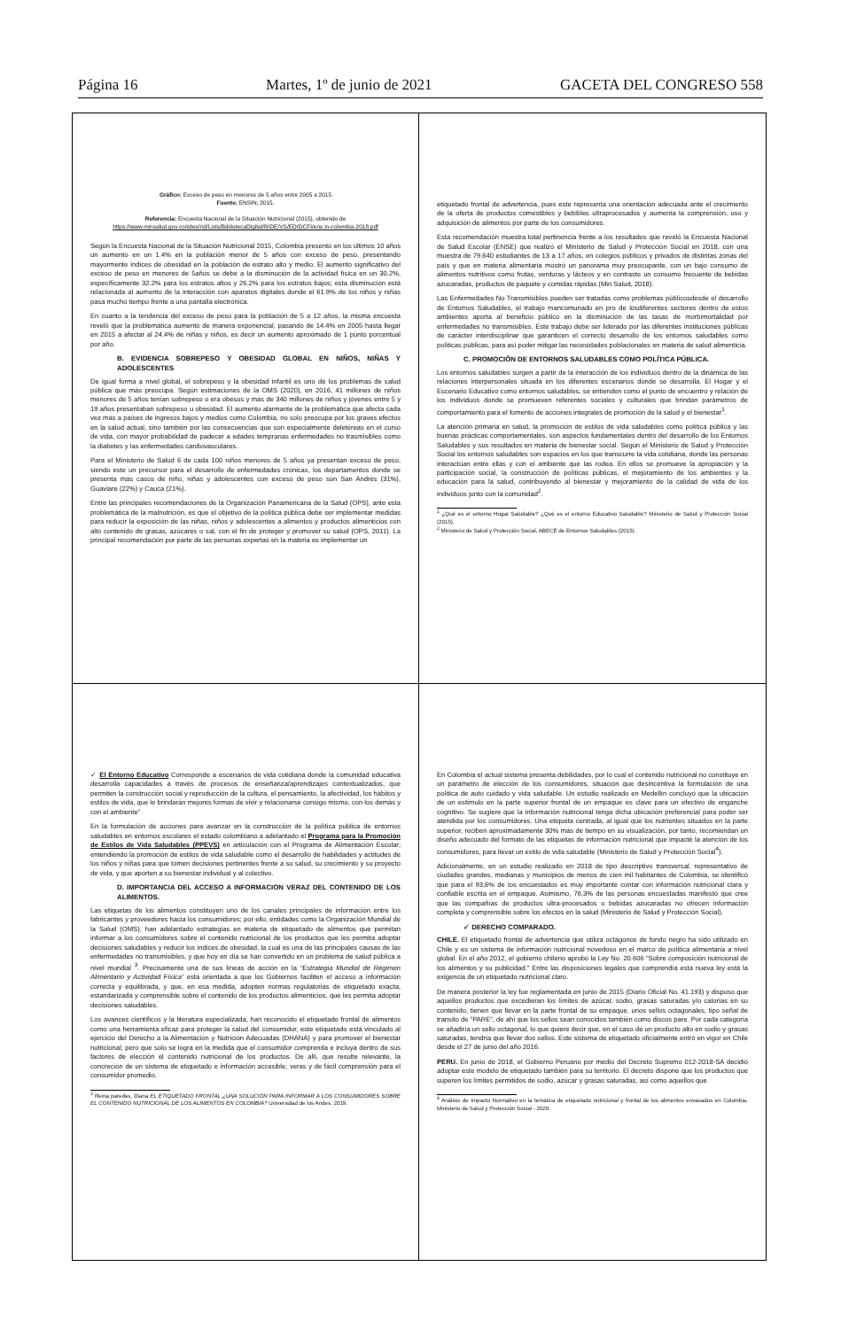Página 16 Martes, 1º de junio de 2021 GACETA DEL CONGRESO 558
Gráfico: Exceso de peso en menores de 5 años entre 2005 a 2015
Fuente: ENSIN, 2015.
Referencia: Encuesta Nacional de la Situación Nutricional (2015), obtenido de
https://www.minsalud.gov.co/sites/rid/Lists/BibliotecaDigital/RIDE/VS/ED/GCFI/ens in-colombia-2018.pdf
Según la Encuesta Nacional de la Situación Nutricional 2015, Colombia presentó en los últimos 10 años un aumento en un 1.4% en la población menor de 5 años con exceso de peso, presentando mayormente índices de obesidad en la población de estrato alto y medio. El aumento significativo del exceso de peso en menores de 5años se debe a la disminución de la actividad física en un 30.2%, específicamente 32.2% para los estratos altos y 26.2% para los estratos bajos; esta disminución está relacionada al aumento de la interacción con aparatos digitales donde el 61.9% de los niños y niñas pasa mucho tiempo frente a una pantalla electrónica.
En cuanto a la tendencia del exceso de peso para la población de 5 a 12 años, la misma encuesta reveló que la problemática aumentó de manera exponencial, pasando de 14.4% en 2005 hasta llegar en 2015 a afectar al 24.4% de niñas y niños, es decir un aumento aproximado de 1 punto porcentual por año.
B. EVIDENCIA SOBREPESO Y OBESIDAD GLOBAL EN NIÑOS, NIÑAS Y ADOLESCENTES
De igual forma a nivel global, el sobrepeso y la obesidad infantil es uno de los problemas de salud pública que más preocupa. Según estimaciones de la OMS (2020), en 2016, 41 millones de niños menores de 5 años tenían sobrepeso o era obesos y más de 340 millones de niños y jóvenes entre 5 y 19 años presentaban sobrepeso u obesidad. El aumento alarmante de la problemática que afecta cada vez más a países de ingresos bajos y medios como Colombia, no solo preocupa por los graves efectos en la salud actual, sino también por las consecuencias que son especialmente deletéreas en el curso de vida, con mayor probabilidad de padecer a edades tempranas enfermedades no trasmisibles como la diabetes y las enfermedades cardiovasculares.
Para el Ministerio de Salud 6 de cada 100 niños menores de 5 años ya presentan exceso de peso, siendo este un precursor para el desarrollo de enfermedades crónicas, los departamentos donde se presenta más casos de niño, niñas y adolescentes con exceso de peso son San Andrés (31%), Guaviare (22%) y Cauca (21%).
Entre las principales recomendaciones de la Organización Panamericana de la Salud (OPS), ante esta problemática de la malnutrición, es que el objetivo de la política pública debe ser implementar medidas para reducir la exposición de las niñas, niños y adolescentes a alimentos y productos alimenticios con alto contenido de grasas, azúcares o sal, con el fin de proteger y promover su salud (OPS, 2011). La principal recomendación por parte de las personas expertas en la materia es implementar un
etiquetado frontal de advertencia, pues este representa una orientación adecuada ante el crecimiento de la oferta de productos comestibles y bebibles ultraprocesados y aumenta la comprensión, uso y adquisición de alimentos por parte de los consumidores.
Esta recomendación muestra total pertinencia frente a los resultados que reveló la Encuesta Nacional de Salud Escolar (ENSE) que realizó el Ministerio de Salud y Protección Social en 2018, con una muestra de 79.640 estudiantes de 13 a 17 años, en colegios públicos y privados de distintas zonas del país y que en materia alimentaria mostró un panorama muy preocupante, con un bajo consumo de alimentos nutritivos como frutas, verduras y lácteos y en contraste un consumo frecuente de bebidas azucaradas, productos de paquete y comidas rápidas (Min Salud, 2018).
Las Enfermedades No Transmisibles pueden ser tratadas como problemas públicosdesde el desarrollo de Entornos Saludables, el trabajo mancomunado en pro de losdiferentes sectores dentro de estos ambientes aporta al beneficio público en la disminución de las tasas de morbimortalidad por enfermedades no transmisibles. Este trabajo debe ser liderado por las diferentes instituciones públicas de carácter interdisciplinar que garanticen el correcto desarrollo de los entornos saludables como políticas públicas, para así poder mitigar las necesidades poblacionales en materia de salud alimenticia.
C. PROMOCIÓN DE ENTORNOS SALUDABLES COMO POLÍTICA PÚBLICA.
Los entornos saludables surgen a partir de la interacción de los individuos dentro de la dinámica de las relaciones interpersonales situada en los diferentes escenarios donde se desarrolla. El Hogar y el Escenario Educativo como entornos saludables, se entienden como el punto de encuentro y relación de los individuos donde se promueven referentes sociales y culturales que brindan parámetros de comportamiento para el fomento de acciones integrales de promoción de la salud y el bienestar<sup>1</sup>.
La atención primaria en salud, la promoción de estilos de vida saludables como política pública y las buenas prácticas comportamentales, son aspectos fundamentales dentro del desarrollo de los Entornos Saludables y sus resultados en materia de bienestar social. Según el Ministerio de Salud y Protección Social los entornos saludables son espacios en los que transcurre la vida cotidiana, donde las personas interactúan entre ellas y con el ambiente que las rodea. En ellos se promueve la apropiación y la participación social, la construcción de políticas públicas, el mejoramiento de los ambientes y la educación para la salud, contribuyendo al bienestar y mejoramiento de la calidad de vida de los individuos junto con la comunidad<sup>2</sup>.
<sup>1</sup> ¿Qué es el entorno Hogar Saludable? ¿Qué es el entorno Educativo Saludable? Ministerio de Salud y Protección Social (2015).
<sup>2</sup> Ministerio de Salud y Protección Social, ABECÉ de Entornos Saludables (2015).
✓ El Entorno Educativo Corresponde a escenarios de vida cotidiana donde la comunidad educativa desarrolla capacidades a través de procesos de enseñanza/aprendizajes contextualizados, que permiten la construcción social y reproducción de la cultura, el pensamiento, la afectividad, los hábitos y estilos de vida, que le brindarán mejores formas de vivir y relacionarse consigo mismo, con los demás y con el ambiente”
En la formulación de acciones para avanzar en la construcción de la política publica de entornos saludables en entornos escolares el estado colombiano a adelantado el Programa para la Promoción de Estilos de Vida Saludables (PPEVS) en articulación con el Programa de Alimentación Escolar; entendiendo la promoción de estilos de vida saludable como el desarrollo de habilidades y actitudes de los niños y niñas para que tomen decisiones pertinentes frente a su salud, su crecimiento y su proyecto de vida, y que aporten a su bienestar individual y al colectivo.
D. IMPORTANCIA DEL ACCESO A INFORMACION VERAZ DEL CONTENIDO DE LOS ALIMENTOS.
Las etiquetas de los alimentos constituyen uno de los canales principales de información entre los fabricantes y proveedores hacia los consumidores; por ello, entidades como la Organización Mundial de la Salud (OMS), han adelantado estrategias en materia de etiquetado de alimentos que permitan informar a los consumidores sobre el contenido nutricional de los productos que les permita adoptar decisiones saludables y reducir los índices de obesidad, la cual es una de las principales causas de las enfermedades no transmisibles, y que hoy en día se han convertido en un problema de salud pública a nivel mundial <sup>3</sup>. Precisamente una de sus líneas de acción en la “Estrategia Mundial de Régimen Alimentario y Actividad Física” está orientada a que los Gobiernos faciliten el acceso a información correcta y equilibrada, y que, en esa medida, adopten normas regulatorias de etiquetado exacta, estandarizada y comprensible sobre el contenido de los productos alimenticios, que les permita adoptar decisiones saludables.
Los avances científicos y la literatura especializada, han reconocido el etiquetado frontal de alimentos como una herramienta eficaz para proteger la salud del consumidor, este etiquetado está vinculado al ejercicio del Derecho a la Alimentación y Nutrición Adecuadas (DHANA) y para promover el bienestar nutricional; pero que solo se logra en la medida que el consumidor comprenda e incluya dentro de sus factores de elección el contenido nutricional de los productos. De allí, que resulte relevante, la concreción de un sistema de etiquetado e información accesible, veras y de fácil comprensión para el consumidor promedio.
<sup>3</sup> Reina paredes, Diana EL ETIQUETADO FRONTAL ¿UNA SOLUCIÓN PARA INFORMAR A LOS CONSUMIDORES SOBRE EL CONTENIDO NUTRICIONAL DE LOS ALIMENTOS EN COLOMBIA? Universidad de los Andes. 2019.
En Colombia el actual sistema presenta debilidades, por lo cual el contenido nutricional no constituye en un parámetro de elección de los consumidores, situación que desincentiva la formulación de una política de auto cuidado y vida saludable. Un estudio realizado en Medellín concluyó que la ubicación de un estímulo en la parte superior frontal de un empaque es clave para un efectivo de enganche cognitivo. Se sugiere que la información nutricional tenga dicha ubicación preferencial para poder ser atendida por los consumidores. Una etiqueta centrada, al igual que los nutrientes situados en la parte superior, reciben aproximadamente 30% más de tiempo en su visualización, por tanto, recomiendan un diseño adecuado del formato de las etiquetas de información nutricional que impacté la atención de los consumidores, para llevar un estilo de vida saludable (Ministerio de Salud y Protección Social<sup>4</sup>).
Adicionalmente, en un estudio realizado en 2018 de tipo descriptivo transversal, representativo de ciudades grandes, medianas y municipios de menos de cien mil habitantes de Colombia, se identificó que para el 93,6% de los encuestados es muy importante contar con información nutricional clara y confiable escrita en el empaque. Asimismo, 76,3% de las personas encuestadas manifestó que cree que las compañías de productos ultra-procesados o bebidas azucaradas no ofrecen información completa y comprensible sobre los efectos en la salud (Ministerio de Salud y Protección Social).
✓ DERECHO COMPARADO.
CHILE. El etiquetado frontal de advertencia que utiliza octágonos de fondo negro ha sido utilizado en Chile y es un sistema de información nutricional novedoso en el marco de política alimentaria a nivel global. En el año 2012, el gobierno chileno aprobó la Ley No. 20.606 “Sobre composición nutricional de los alimentos y su publicidad.” Entre las disposiciones legales que comprendía esta nueva ley está la exigencia de un etiquetado nutricional claro.
De manera posterior la ley fue reglamentada en junio de 2015 (Diario Oficial No. 41.193) y dispuso que aquellos productos que excedieran los límites de azúcar, sodio, grasas saturadas y/o calorías en su contenido, tienen que llevar en la parte frontal de su empaque, unos sellos octagonales, tipo señal de transito de “PARE”, de ahí que los sellos sean conocidos también como discos pare. Por cada categoría se añadiría un sello octagonal, lo que quiere decir que, en el caso de un producto alto en sodio y grasas saturadas, tendría que llevar dos sellos. Este sistema de etiquetado oficialmente entró en vigor en Chile desde el 27 de junio del año 2016.
PERU. En junio de 2018, el Gobierno Peruano por medio del Decreto Supremo 012-2018-SA decidió adoptar este modelo de etiquetado también para su territorio. El decreto dispone que los productos que superen los límites permitidos de sodio, azúcar y grasas saturadas, así como aquellos que
<sup>4</sup> Análisis de Impacto Normativo en la temática de etiquetado nutricional y frontal de los alimentos envasados en Colombia. Ministerio de Salud y Protección Social - 2020.